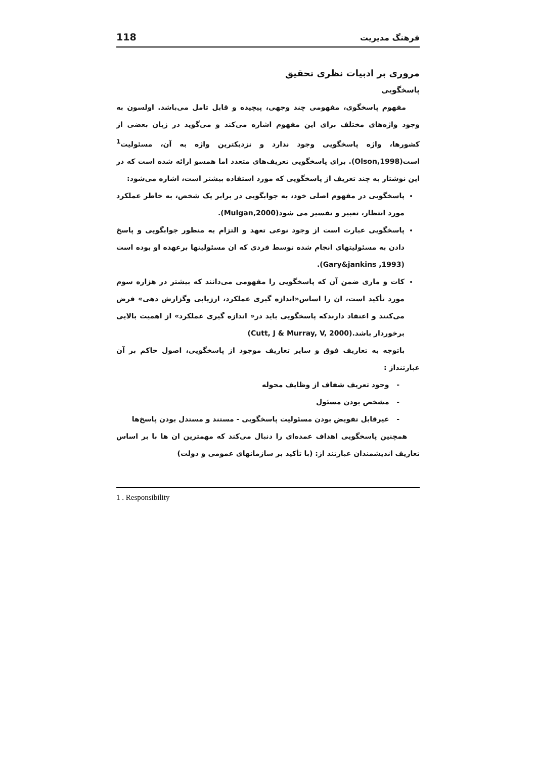فرهنگ مدیریت 118
مروری بر ادبیات نظری تحقیق
پاسخگویی
مفهوم پاسخگوی، مفهومی چند وجهی، پیچیده و قابل تامل می‌باشد. اولسون به وجود واژه‌های مختلف برای این مفهوم اشاره می‌کند و می‌گوید در زبان بعضی از کشورها، واژه پاسخگویی وجود ندارد و نزدیکترین واژه به آن، مسئولیت<sup>1</sup> است(Olson,1998). برای پاسخگویی تعریف‌های متعدد اما همسو ارائه شده است که در این نوشتار به چند تعریف از پاسخگویی که مورد استفاده بیشتر است، اشاره می‌شود:
پاسخگویی در مفهوم اصلی خود، به جوابگویی در برابر یک شخص، به خاطر عملکرد مورد انتظار، تعبیر و تفسیر می شود(Mulgan,2000).
پاسخگویی عبارت است از وجود نوعی تعهد و التزام به منظور جوابگویی و پاسخ دادن به مسئولیتهای انجام شده توسط فردی که ان مسئولیتها برعهده او بوده است (Gary&jankins ,1993).
کات و ماری ضمن آن که پاسخگویی را مفهومی می‌دانند که بیشتر در هزاره سوم مورد تأکید است، ان را اساس«اندازه گیری عملکرد، ارزیابی وگزارش دهی» فرض می‌کنند و اعتقاد دارندکه پاسخگویی باید در« اندازه گیری عملکرد» از اهمیت بالایی برخوردار باشد.(Cutt, J & Murray, V, 2000)
باتوجه به تعاریف فوق و سایر تعاریف موجود از پاسخگویی، اصول حاکم بر آن عبارتنداز :
- وجود تعریف شفاف از وظایف محوله
- مشخص بودن مسئول
- غیرقابل تفویض بودن مسئولیت پاسخگویی - مستند و مستدل بودن پاسخ‌ها
همچنین پاسخگویی اهداف عمده‌ای را دنبال می‌کند که مهمترین ان ها با بر اساس تعاریف اندیشمندان عبارتند از: (با تأکید بر سازمانهای عمومی و دولت)
1 . Responsibility